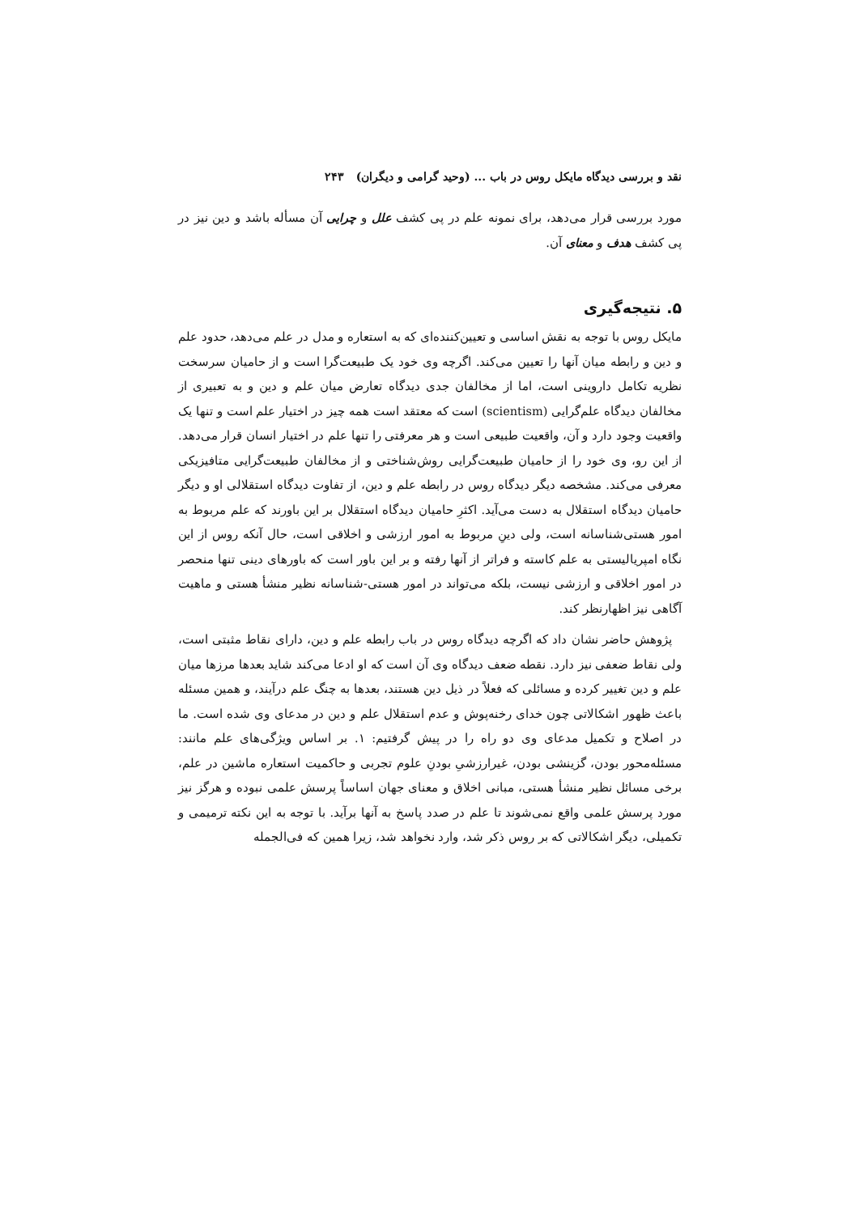نقد و بررسی دیدگاه مایکل روس در باب ... (وحید گرامی و دیگران) ۲۴۳
مورد بررسی قرار می‌دهد، برای نمونه علم در پی کشف علل و چرایی آن مسأله باشد و دین نیز در پی کشف هدف و معنای آن.
۵. نتیجه‌گیری
مایکل روس با توجه به نقش اساسی و تعیین‌کننده‌ای که به استعاره و مدل در علم می‌دهد، حدود علم و دین و رابطه میان آنها را تعیین می‌کند. اگرچه وی خود یک طبیعت‌گرا است و از حامیان سرسخت نظریه تکامل داروینی است، اما از مخالفان جدی دیدگاه تعارض میان علم و دین و به تعبیری از مخالفان دیدگاه علم‌گرایی (scientism) است که معتقد است همه چیز در اختیار علم است و تنها یک واقعیت وجود دارد و آن، واقعیت طبیعی است و هر معرفتی را تنها علم در اختیار انسان قرار می‌دهد. از این رو، وی خود را از حامیان طبیعت‌گرایی روش‌شناختی و از مخالفان طبیعت‌گرایی متافیزیکی معرفی می‌کند. مشخصه دیگر دیدگاه روس در رابطه علم و دین، از تفاوت دیدگاه استقلالی او و دیگر حامیان دیدگاه استقلال به دست می‌آید. اکثرِ حامیان دیدگاه استقلال بر این باورند که علم مربوط به امور هستی‌شناسانه است، ولی دینِ مربوط به امور ارزشی و اخلاقی است، حال آنکه روس از این نگاه امپریالیستی به علم کاسته و فراتر از آنها رفته و بر این باور است که باورهای دینی تنها منحصر در امور اخلاقی و ارزشی نیست، بلکه می‌تواند در امور هستی-شناسانه نظیر منشأ هستی و ماهیت آگاهی نیز اظهارنظر کند.
پژوهش حاضر نشان داد که اگرچه دیدگاه روس در باب رابطه علم و دین، دارای نقاط مثبتی است، ولی نقاط ضعفی نیز دارد. نقطه ضعف دیدگاه وی آن است که او ادعا می‌کند شاید بعدها مرزها میان علم و دین تغییر کرده و مسائلی که فعلاً در ذیل دین هستند، بعدها به چنگ علم درآیند، و همین مسئله باعث ظهور اشکالاتی چون خدای رخنه‌پوش و عدم استقلال علم و دین در مدعای وی شده است. ما در اصلاح و تکمیل مدعای وی دو راه را در پیش گرفتیم: ۱. بر اساس ویژگی‌های علم مانند: مسئله‌محور بودن، گزینشی بودن، غیرارزشیِ بودنِ علوم تجربی و حاکمیت استعاره ماشین در علم، برخی مسائل نظیر منشأ هستی، مبانی اخلاق و معنای جهان اساساً پرسش علمی نبوده و هرگز نیز مورد پرسش علمی واقع نمی‌شوند تا علم در صدد پاسخ به آنها برآید. با توجه به این نکته ترمیمی و تکمیلی، دیگر اشکالاتی که بر روس ذکر شد، وارد نخواهد شد، زیرا همین که فی‌الجمله